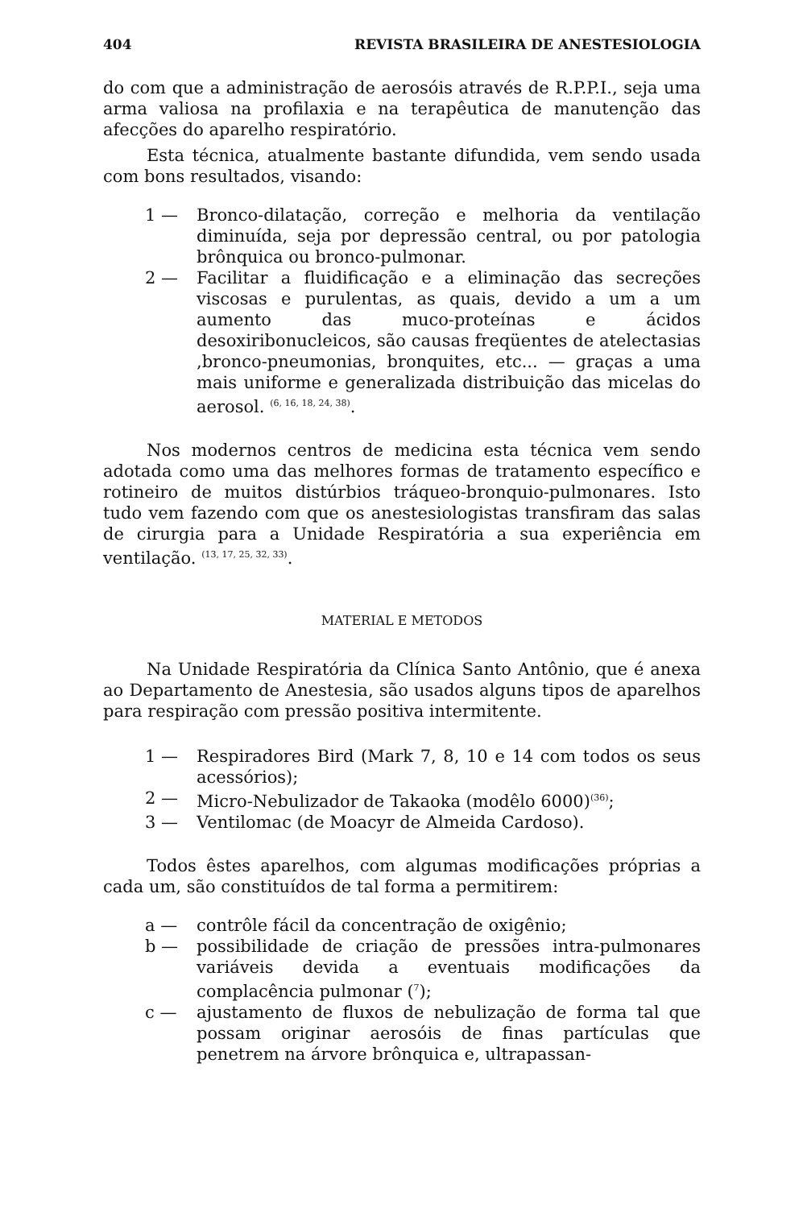404 REVISTA BRASILEIRA DE ANESTESIOLOGIA
do com que a administração de aerosóis através de R.P.P.I., seja uma arma valiosa na profilaxia e na terapêutica de manutenção das afecções do aparelho respiratório.
Esta técnica, atualmente bastante difundida, vem sendo usada com bons resultados, visando:
1 — Bronco-dilatação, correção e melhoria da ventilação diminuída, seja por depressão central, ou por patologia brônquica ou bronco-pulmonar.
2 — Facilitar a fluidificação e a eliminação das secreções viscosas e purulentas, as quais, devido a um a um aumento das muco-proteínas e ácidos desoxiribonucleicos, são causas freqüentes de atelectasias ,bronco-pneumonias, bronquites, etc... — graças a uma mais uniforme e generalizada distribuição das micelas do aerosol. <sup>(6, 16, 18, 24, 38)</sup>.
Nos modernos centros de medicina esta técnica vem sendo adotada como uma das melhores formas de tratamento específico e rotineiro de muitos distúrbios tráqueo-bronquio-pulmonares. Isto tudo vem fazendo com que os anestesiologistas transfiram das salas de cirurgia para a Unidade Respiratória a sua experiência em ventilação. <sup>(13, 17, 25, 32, 33)</sup>.
MATERIAL E METODOS
Na Unidade Respiratória da Clínica Santo Antônio, que é anexa ao Departamento de Anestesia, são usados alguns tipos de aparelhos para respiração com pressão positiva intermitente.
1 — Respiradores Bird (Mark 7, 8, 10 e 14 com todos os seus acessórios);
2 — Micro-Nebulizador de Takaoka (modêlo 6000)<sup>(36)</sup>;
3 — Ventilomac (de Moacyr de Almeida Cardoso).
Todos êstes aparelhos, com algumas modificações próprias a cada um, são constituídos de tal forma a permitirem:
a — contrôle fácil da concentração de oxigênio;
b — possibilidade de criação de pressões intra-pulmonares variáveis devida a eventuais modificações da complacência pulmonar (<sup>7</sup>);
c — ajustamento de fluxos de nebulização de forma tal que possam originar aerosóis de finas partículas que penetrem na árvore brônquica e, ultrapassan-